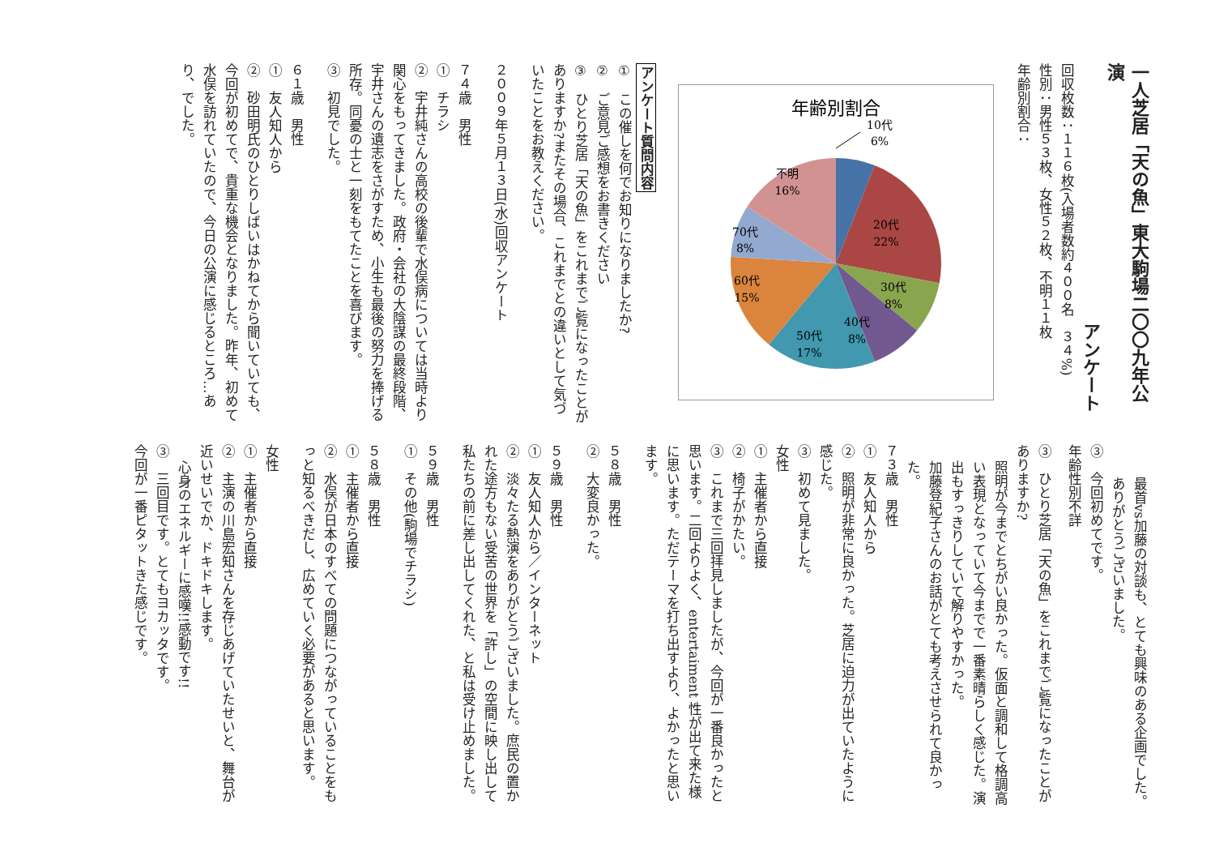一人芝居「天の魚」東大駒場二〇〇九年公演
アンケート
回収枚数：１１６枚(入場者数約４００名　３４%)
性別：男性５３枚、女性５２枚、不明１１枚
年齢別割合：
年齢別割合
10代
6%
20代
22%
30代
8%
40代
8%
50代
17%
60代
15%
70代
8%
不明
16%
アンケート質問内容
①　この催しを何でお知りになりましたか?
②　ご意見ご感想をお書きください
③　ひとり芝居「天の魚」をこれまでご覧になったことがありますか?またその場合、これまでとの違いとして気づいたことをお教えください。
２００９年５月１３日(水)回収アンケート
７４歳　男性
①　チラシ
②　宇井純さんの高校の後輩で水俣病については当時より関心をもってきました。政府・会社の大陰謀の最終段階、宇井さんの遺志をさがすため、小生も最後の努力を捧げる所存。同憂の士と一刻をもてたことを喜びます。
③　初見でした。
６１歳　男性
①　友人知人から
②　砂田明氏のひとりしばいはかねてから聞いていても、今回が初めてで、貴重な機会となりました。昨年、初めて水俣を訪れていたので、今日の公演に感じるところ…あり、でした。
最首vs加藤の対談も、とても興味のある企画でした。ありがとうございました。
③　今回初めてです。
年齢性別不詳
③　ひとり芝居「天の魚」をこれまでご覧になったことがありますか?
照明が今までとちがい良かった。仮面と調和して格調高い表現となっていて今までで一番素晴らしく感じた。演出もすっきりしていて解りやすかった。
加藤登紀子さんのお話がとても考えさせられて良かった。
７３歳　男性
①　友人知人から
②　照明が非常に良かった。芝居に迫力が出ていたように感じた。
③　初めて見ました。
女性
①　主催者から直接
②　椅子がかたい。
③　これまで三回拝見しましたが、今回が一番良かったと思います。二回よりよく、entertaiment 性が出て来た様に思います。ただテーマを打ち出すより、よかったと思います。
５８歳　男性
②　大変良かった。
５９歳　男性
①　友人知人から／インターネット
②　淡々たる熱演をありがとうございました。庶民の置かれた途方もない受苦の世界を「許し」の空間に映し出して私たちの前に差し出してくれた、と私は受け止めました。
５９歳　男性
①　その他(駒場でチラシ)
５８歳　男性
①　主催者から直接
②　水俣が日本のすべての問題につながっていることをもっと知るべきだし、広めていく必要があると思います。
女性
①　主催者から直接
②　主演の川島宏知さんを存じあげていたせいと、舞台が近いせいでか、ドキドキします。
心身のエネルギーに感嘆!!感動です!!
③　三回目です。とてもヨカッタです。
今回が一番ピタットきた感じです。